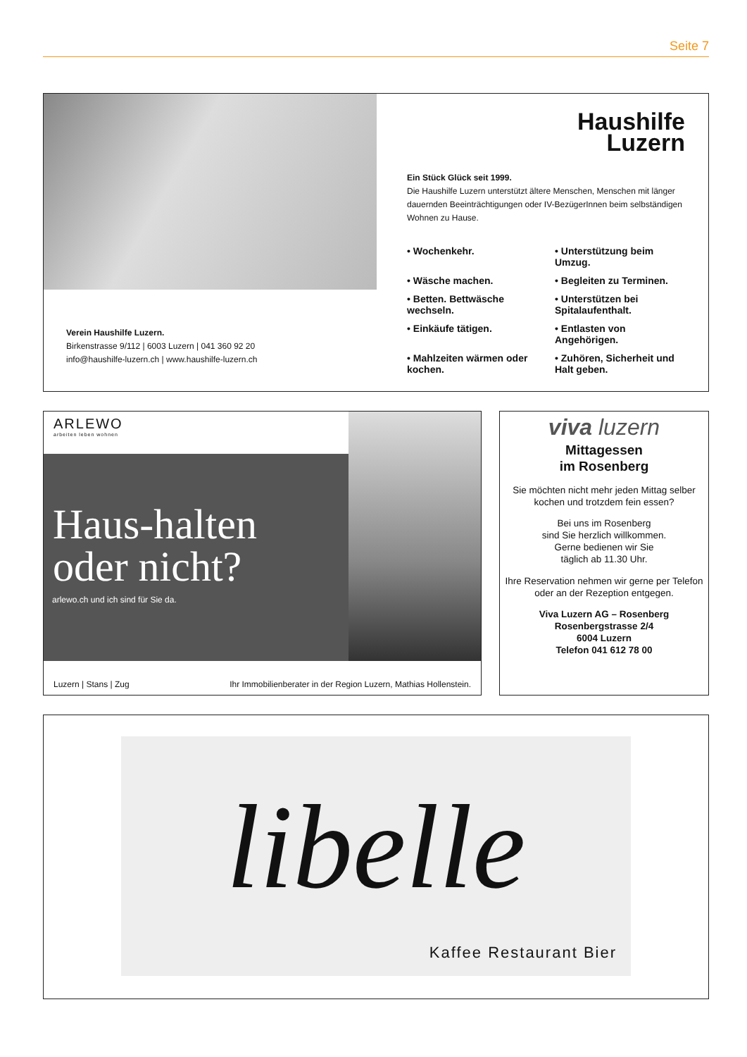Seite 7
Haushilfe
Luzern
Ein Stück Glück seit 1999.
Die Haushilfe Luzern unterstützt ältere Menschen, Menschen mit länger dauernden Beeinträchtigungen oder IV-BezügerInnen beim selbständigen Wohnen zu Hause.
• Wochenkehr.
• Unterstützung beim Umzug.
• Wäsche machen.
• Begleiten zu Terminen.
• Betten. Bettwäsche wechseln.
• Unterstützen bei Spitalaufenthalt.
• Einkäufe tätigen.
• Entlasten von Angehörigen.
• Mahlzeiten wärmen oder kochen.
• Zuhören, Sicherheit und Halt geben.
Verein Haushilfe Luzern.
Birkenstrasse 9/112 | 6003 Luzern | 041 360 92 20
info@haushilfe-luzern.ch | www.haushilfe-luzern.ch
ARLEWO
arbeiten leben wohnen
Haus-halten
oder nicht?
arlewo.ch und ich sind für Sie da.
Luzern | Stans | Zug
Ihr Immobilienberater in der Region Luzern, Mathias Hollenstein.
viva luzern
Mittagessen
im Rosenberg
Sie möchten nicht mehr jeden Mittag selber kochen und trotzdem fein essen?
Bei uns im Rosenberg
sind Sie herzlich willkommen.
Gerne bedienen wir Sie
täglich ab 11.30 Uhr.
Ihre Reservation nehmen wir gerne per Telefon oder an der Rezeption entgegen.
Viva Luzern AG – Rosenberg
Rosenbergstrasse 2/4
6004 Luzern
Telefon 041 612 78 00
libelle
Kaffee Restaurant Bier